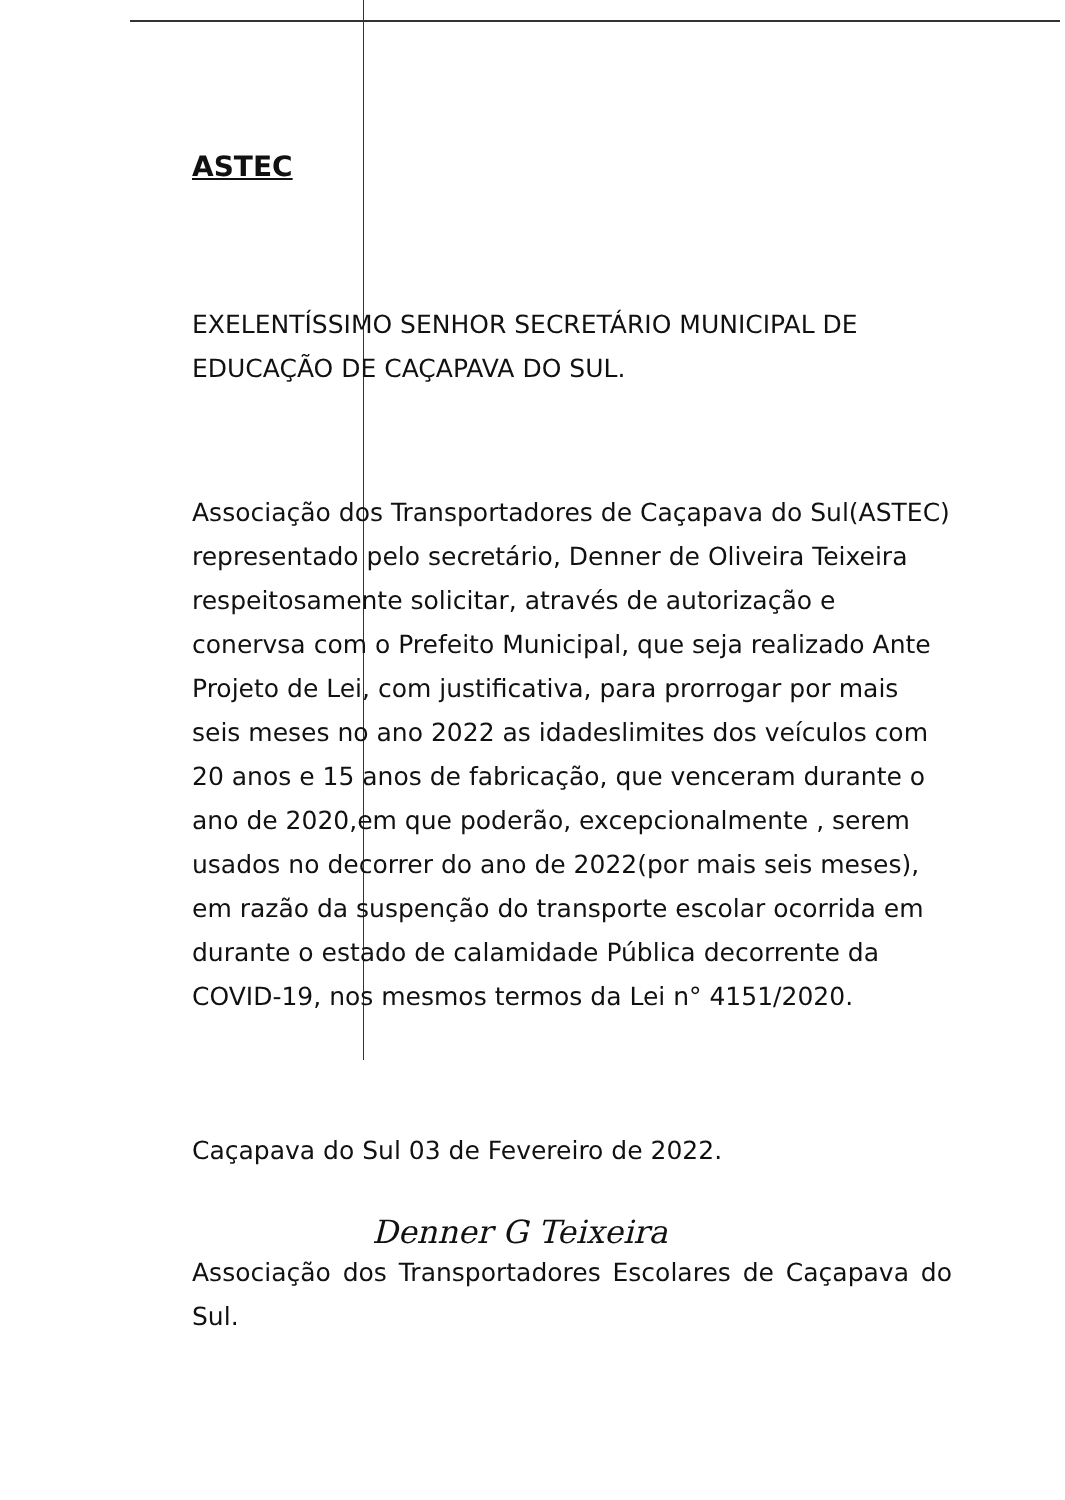ASTEC
EXELENTÍSSIMO SENHOR SECRETÁRIO MUNICIPAL DE EDUCAÇÃO DE CAÇAPAVA DO SUL.
Associação dos Transportadores de Caçapava do Sul(ASTEC) representado pelo secretário, Denner de Oliveira Teixeira respeitosamente solicitar, através de autorização e conervsa com o Prefeito Municipal, que seja realizado Ante Projeto de Lei, com justificativa, para prorrogar por mais seis meses no ano 2022 as idadeslimites dos veículos com 20 anos e 15 anos de fabricação, que venceram durante o ano de 2020,em que poderão, excepcionalmente , serem usados no decorrer do ano de 2022(por mais seis meses), em razão da suspenção do transporte escolar ocorrida em durante o estado de calamidade Pública decorrente da COVID-19, nos mesmos termos da Lei n° 4151/2020.
Caçapava do Sul 03 de Fevereiro de 2022.
Denner G Teixeira
Associação dos Transportadores Escolares de Caçapava do Sul.